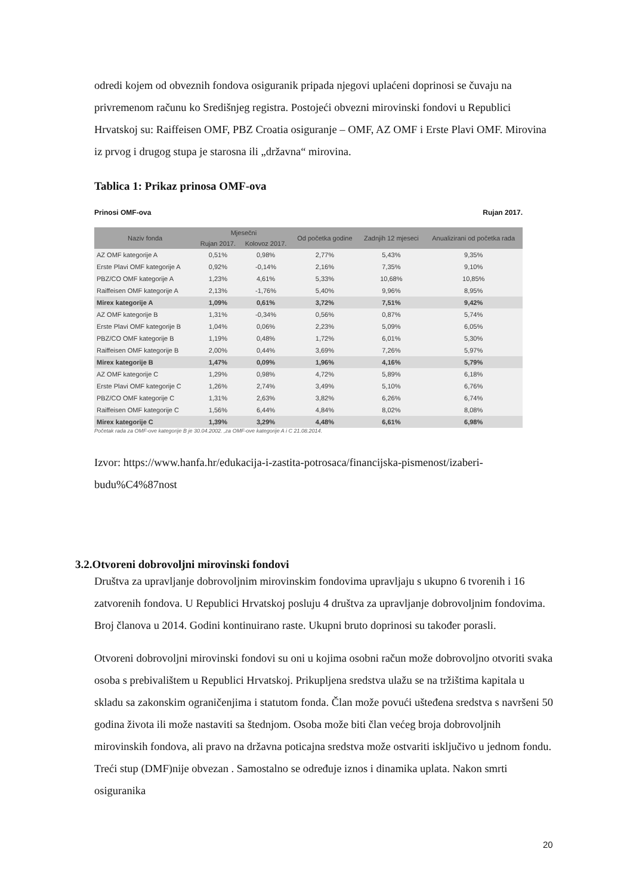odredi kojem od obveznih fondova osiguranik pripada njegovi uplaćeni doprinosi se čuvaju na privremenom računu ko Središnjeg registra. Postojeći obvezni mirovinski fondovi u Republici Hrvatskoj su: Raiffeisen OMF, PBZ Croatia osiguranje – OMF, AZ OMF i Erste Plavi OMF. Mirovina iz prvog i drugog stupa je starosna ili „državna“ mirovina.
Tablica 1: Prikaz prinosa OMF-ova
Prinosi OMF-ova Rujan 2017.
| Naziv fonda | Mjesečni | | Od početka godine | Zadnjih 12 mjeseci | Anualizirani od početka rada |
| --- | --- | --- | --- | --- | --- |
| | Rujan 2017. | Kolovoz 2017. | | | |
| AZ OMF kategorije A | 0,51% | 0,98% | 2,77% | 5,43% | 9,35% |
| Erste Plavi OMF kategorije A | 0,92% | -0,14% | 2,16% | 7,35% | 9,10% |
| PBZ/CO OMF kategorije A | 1,23% | 4,61% | 5,33% | 10,68% | 10,85% |
| Raiffeisen OMF kategorije A | 2,13% | -1,76% | 5,40% | 9,96% | 8,95% |
| Mirex kategorije A | 1,09% | 0,61% | 3,72% | 7,51% | 9,42% |
| AZ OMF kategorije B | 1,31% | -0,34% | 0,56% | 0,87% | 5,74% |
| Erste Plavi OMF kategorije B | 1,04% | 0,06% | 2,23% | 5,09% | 6,05% |
| PBZ/CO OMF kategorije B | 1,19% | 0,48% | 1,72% | 6,01% | 5,30% |
| Raiffeisen OMF kategorije B | 2,00% | 0,44% | 3,69% | 7,26% | 5,97% |
| Mirex kategorije B | 1,47% | 0,09% | 1,96% | 4,16% | 5,79% |
| AZ OMF kategorije C | 1,29% | 0,98% | 4,72% | 5,89% | 6,18% |
| Erste Plavi OMF kategorije C | 1,26% | 2,74% | 3,49% | 5,10% | 6,76% |
| PBZ/CO OMF kategorije C | 1,31% | 2,63% | 3,82% | 6,26% | 6,74% |
| Raiffeisen OMF kategorije C | 1,56% | 6,44% | 4,84% | 8,02% | 8,08% |
| Mirex kategorije C | 1,39% | 3,29% | 4,48% | 6,61% | 6,98% |
Početak rada za OMF-ove kategorije B je 30.04.2002. ,za OMF-ove kategorije A i C 21.08.2014.
Izvor: https://www.hanfa.hr/edukacija-i-zastita-potrosaca/financijska-pismenost/izaberi-budu%C4%87nost
3.2.Otvoreni dobrovoljni mirovinski fondovi
Društva za upravljanje dobrovoljnim mirovinskim fondovima upravljaju s ukupno 6 tvorenih i 16 zatvorenih fondova. U Republici Hrvatskoj posluju 4 društva za upravljanje dobrovoljnim fondovima. Broj članova u 2014. Godini kontinuirano raste. Ukupni bruto doprinosi su također porasli.
Otvoreni dobrovoljni mirovinski fondovi su oni u kojima osobni račun može dobrovoljno otvoriti svaka osoba s prebivalištem u Republici Hrvatskoj. Prikupljena sredstva ulažu se na tržištima kapitala u skladu sa zakonskim ograničenjima i statutom fonda. Član može povući ušteđena sredstva s navršeni 50 godina života ili može nastaviti sa štednjom. Osoba može biti član većeg broja dobrovoljnih mirovinskih fondova, ali pravo na državna poticajna sredstva može ostvariti isključivo u jednom fondu. Treći stup (DMF)nije obvezan . Samostalno se određuje iznos i dinamika uplata. Nakon smrti osiguranika
20